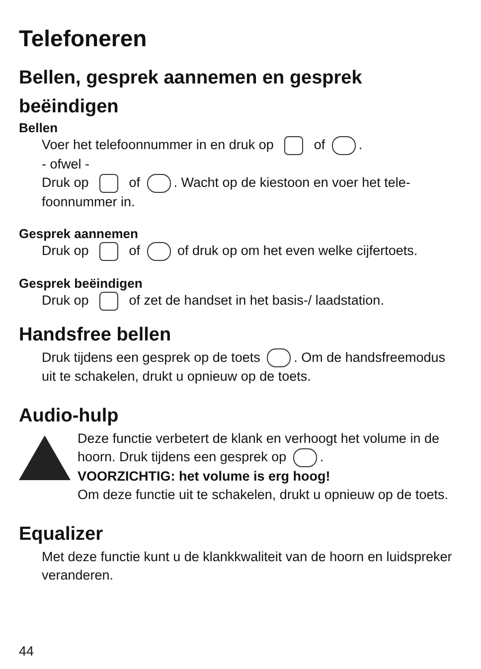Telefoneren
Bellen, gesprek aannemen en gesprek beëindigen
Bellen
Voer het telefoonnummer in en druk op of .
- ofwel -
Druk op of . Wacht op de kiestoon en voer het tele­foonnummer in.
Gesprek aannemen
Druk op of of druk op om het even welke cijferto­ets.
Gesprek beëindigen
Druk op of zet de handset in het basis-/ laadstation.
Handsfree bellen
Druk tijdens een gesprek op de toets . Om de handsfree­modus uit te schakelen, drukt u opnieuw op de toets.
Audio-hulp
Deze functie verbetert de klank en verhoogt het volume in de hoorn. Druk tijdens een gesprek op .
VOORZICHTIG: het volume is erg hoog!
Om deze functie uit te schakelen, drukt u opnieuw op de toets.
Equalizer
Met deze functie kunt u de klankkwaliteit van de hoorn en luidspreker veranderen.
44